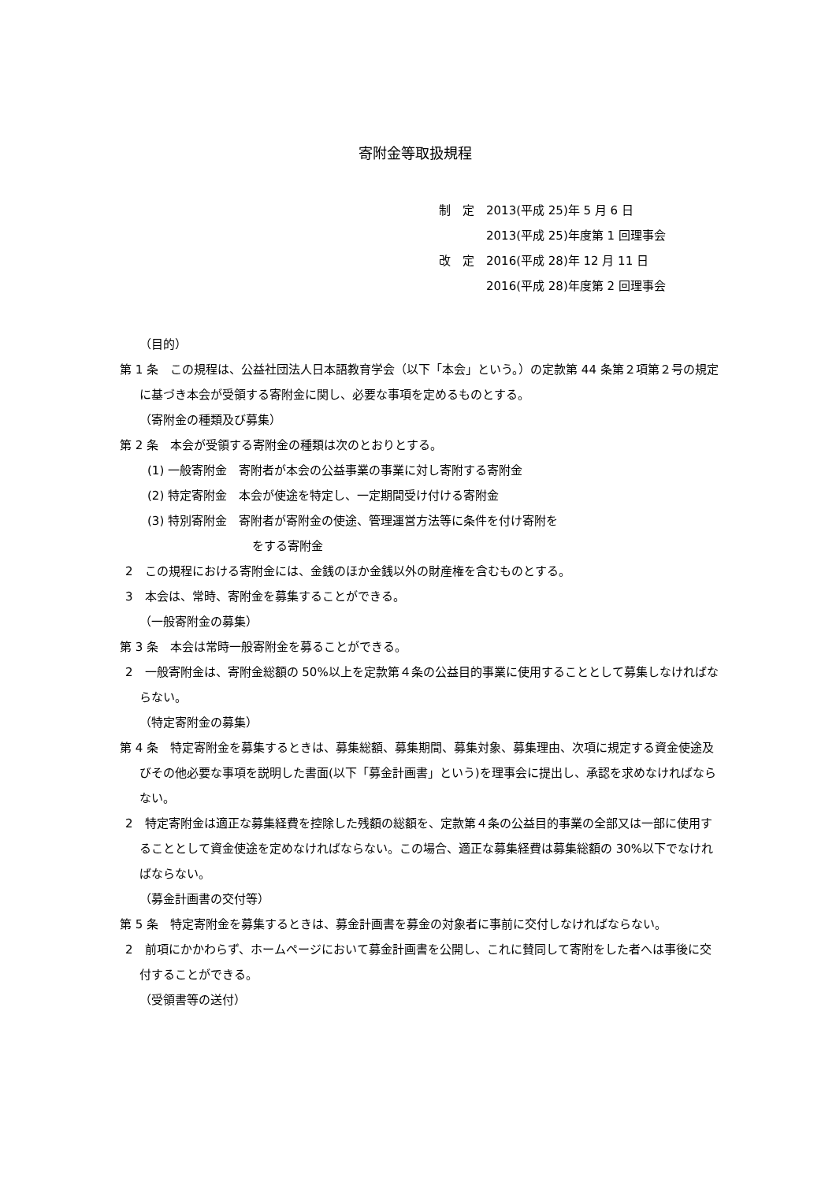寄附金等取扱規程
制　定　2013(平成 25)年 5 月 6 日
　　　　2013(平成 25)年度第 1 回理事会
改　定　2016(平成 28)年 12 月 11 日
　　　　2016(平成 28)年度第 2 回理事会
（目的）
第 1 条　この規程は、公益社団法人日本語教育学会（以下「本会」という。）の定款第 44 条第２項第２号の規定に基づき本会が受領する寄附金に関し、必要な事項を定めるものとする。
（寄附金の種類及び募集）
第 2 条　本会が受領する寄附金の種類は次のとおりとする。
(1) 一般寄附金　寄附者が本会の公益事業の事業に対し寄附する寄附金
(2) 特定寄附金　本会が使途を特定し、一定期間受け付ける寄附金
(3) 特別寄附金　寄附者が寄附金の使途、管理運営方法等に条件を付け寄附を
をする寄附金
2　この規程における寄附金には、金銭のほか金銭以外の財産権を含むものとする。
3　本会は、常時、寄附金を募集することができる。
（一般寄附金の募集）
第 3 条　本会は常時一般寄附金を募ることができる。
2　一般寄附金は、寄附金総額の 50%以上を定款第４条の公益目的事業に使用することとして募集しなければならない。
（特定寄附金の募集）
第 4 条　特定寄附金を募集するときは、募集総額、募集期間、募集対象、募集理由、次項に規定する資金使途及びその他必要な事項を説明した書面(以下「募金計画書」という)を理事会に提出し、承認を求めなければならない。
2　特定寄附金は適正な募集経費を控除した残額の総額を、定款第４条の公益目的事業の全部又は一部に使用することとして資金使途を定めなければならない。この場合、適正な募集経費は募集総額の 30%以下でなければならない。
（募金計画書の交付等）
第 5 条　特定寄附金を募集するときは、募金計画書を募金の対象者に事前に交付しなければならない。
2　前項にかかわらず、ホームページにおいて募金計画書を公開し、これに賛同して寄附をした者へは事後に交付することができる。
（受領書等の送付）